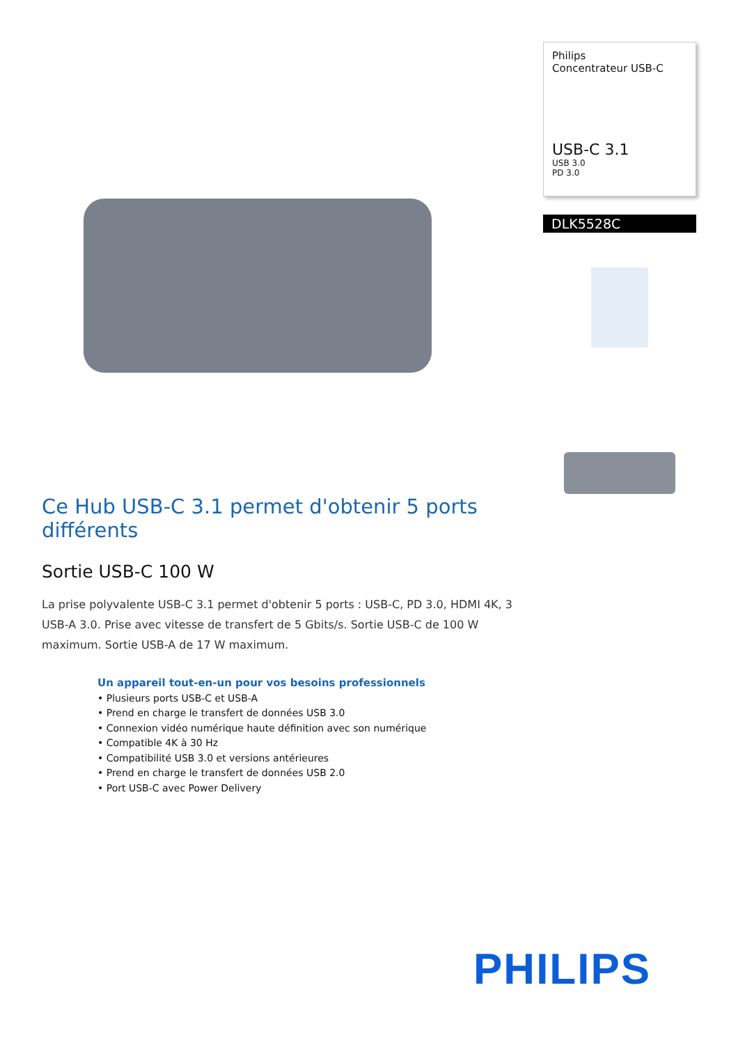Ce Hub USB-C 3.1 permet d'obtenir 5 ports différents
Sortie USB-C 100 W
La prise polyvalente USB-C 3.1 permet d'obtenir 5 ports : USB-C, PD 3.0, HDMI 4K, 3 USB-A 3.0. Prise avec vitesse de transfert de 5 Gbits/s. Sortie USB-C de 100 W maximum. Sortie USB-A de 17 W maximum.
Un appareil tout-en-un pour vos besoins professionnels
• Plusieurs ports USB-C et USB-A
• Prend en charge le transfert de données USB 3.0
• Connexion vidéo numérique haute définition avec son numérique
• Compatible 4K à 30 Hz
• Compatibilité USB 3.0 et versions antérieures
• Prend en charge le transfert de données USB 2.0
• Port USB-C avec Power Delivery
Philips
Concentrateur USB-C
USB-C 3.1
USB 3.0
PD 3.0
DLK5528C
PHILIPS